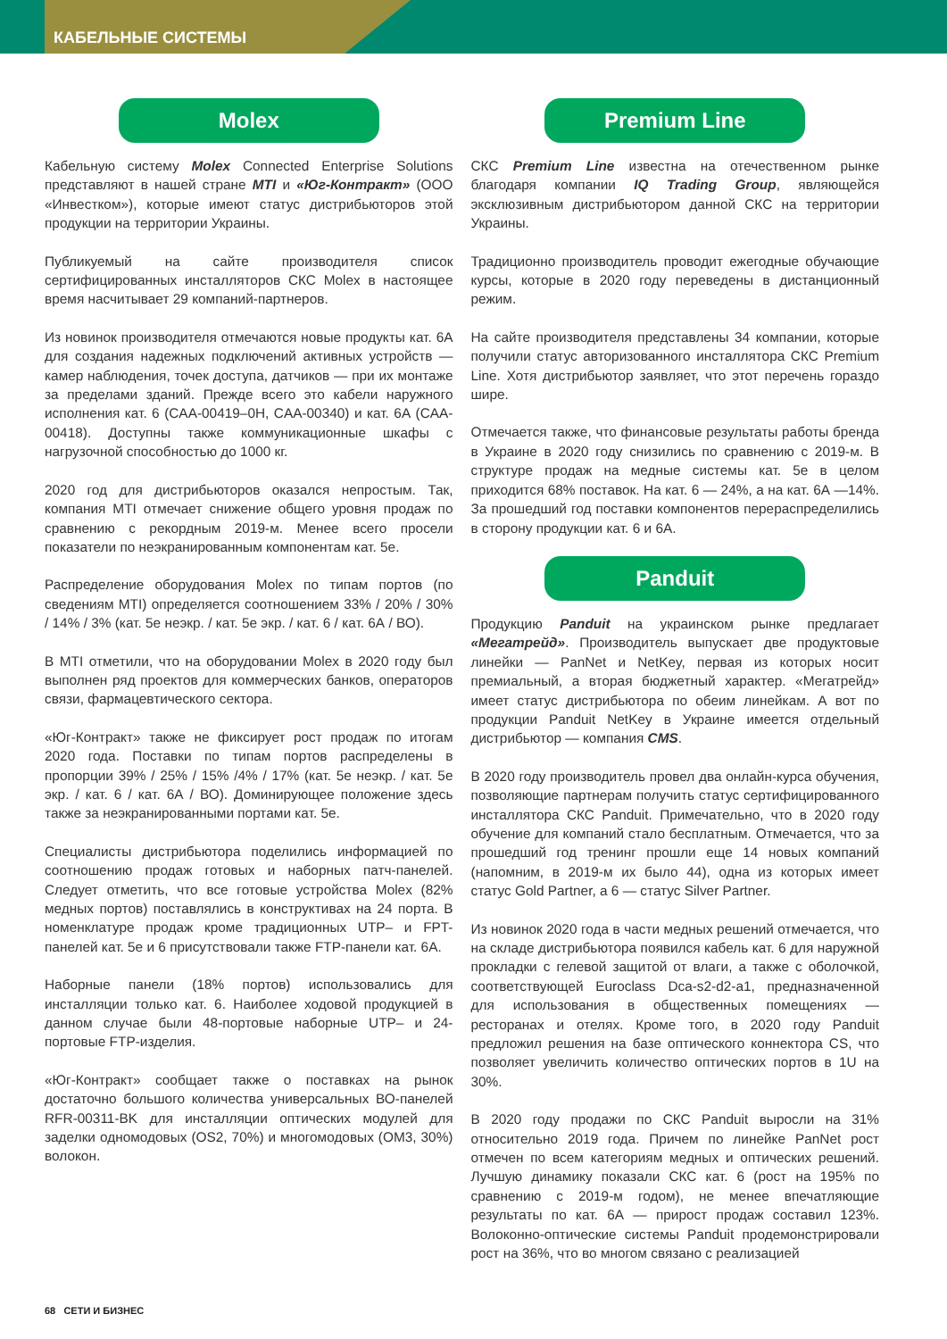КАБЕЛЬНЫЕ СИСТЕМЫ
Molex
Кабельную систему Molex Connected Enterprise Solutions представляют в нашей стране MTI и «Юг-Контракт» (ООО «Инвестком»), которые имеют статус дистрибьюторов этой продукции на территории Украины.
Публикуемый на сайте производителя список сертифицированных инсталляторов СКС Molex в настоящее время насчитывает 29 компаний-партнеров.
Из новинок производителя отмечаются новые продукты кат. 6А для создания надежных подключений активных устройств — камер наблюдения, точек доступа, датчиков — при их монтаже за пределами зданий. Прежде всего это кабели наружного исполнения кат. 6 (CAA-00419–0H, CAA-00340) и кат. 6А (CAA-00418). Доступны также коммуникационные шкафы с нагрузочной способностью до 1000 кг.
2020 год для дистрибьюторов оказался непростым. Так, компания MTI отмечает снижение общего уровня продаж по сравнению с рекордным 2019-м. Менее всего просели показатели по неэкранированным компонентам кат. 5е.
Распределение оборудования Molex по типам портов (по сведениям MTI) определяется соотношением 33% / 20% / 30% / 14% / 3% (кат. 5е неэкр. / кат. 5е экр. / кат. 6 / кат. 6А / ВО).
В MTI отметили, что на оборудовании Molex в 2020 году был выполнен ряд проектов для коммерческих банков, операторов связи, фармацевтического сектора.
«Юг-Контракт» также не фиксирует рост продаж по итогам 2020 года. Поставки по типам портов распределены в пропорции 39% / 25% / 15% /4% / 17% (кат. 5е неэкр. / кат. 5е экр. / кат. 6 / кат. 6А / ВО). Доминирующее положение здесь также за неэкранированными портами кат. 5е.
Специалисты дистрибьютора поделились информацией по соотношению продаж готовых и наборных патч-панелей. Следует отметить, что все готовые устройства Molex (82% медных портов) поставлялись в конструктивах на 24 порта. В номенклатуре продаж кроме традиционных UTP– и FPT-панелей кат. 5е и 6 присутствовали также FTP-панели кат. 6А.
Наборные панели (18% портов) использовались для инсталляции только кат. 6. Наиболее ходовой продукцией в данном случае были 48-портовые наборные UTP– и 24-портовые FTP-изделия.
«Юг-Контракт» сообщает также о поставках на рынок достаточно большого количества универсальных ВО-панелей RFR-00311-BK для инсталляции оптических модулей для заделки одномодовых (OS2, 70%) и многомодовых (OM3, 30%) волокон.
Premium Line
СКС Premium Line известна на отечественном рынке благодаря компании IQ Trading Group, являющейся эксклюзивным дистрибьютором данной СКС на территории Украины.
Традиционно производитель проводит ежегодные обучающие курсы, которые в 2020 году переведены в дистанционный режим.
На сайте производителя представлены 34 компании, которые получили статус авторизованного инсталлятора СКС Premium Line. Хотя дистрибьютор заявляет, что этот перечень гораздо шире.
Отмечается также, что финансовые результаты работы бренда в Украине в 2020 году снизились по сравнению с 2019-м. В структуре продаж на медные системы кат. 5е в целом приходится 68% поставок. На кат. 6 — 24%, а на кат. 6А —14%. За прошедший год поставки компонентов перераспределились в сторону продукции кат. 6 и 6А.
Panduit
Продукцию Panduit на украинском рынке предлагает «Мегатрейд». Производитель выпускает две продуктовые линейки — PanNet и NetKey, первая из которых носит премиальный, а вторая бюджетный характер. «Мегатрейд» имеет статус дистрибьютора по обеим линейкам. А вот по продукции Panduit NetKey в Украине имеется отдельный дистрибьютор — компания CMS.
В 2020 году производитель провел два онлайн-курса обучения, позволяющие партнерам получить статус сертифицированного инсталлятора СКС Panduit. Примечательно, что в 2020 году обучение для компаний стало бесплатным. Отмечается, что за прошедший год тренинг прошли еще 14 новых компаний (напомним, в 2019-м их было 44), одна из которых имеет статус Gold Partner, а 6 — статус Silver Partner.
Из новинок 2020 года в части медных решений отмечается, что на складе дистрибьютора появился кабель кат. 6 для наружной прокладки с гелевой защитой от влаги, а также с оболочкой, соответствующей Euroclass Dca-s2-d2-a1, предназначенной для использования в общественных помещениях — ресторанах и отелях. Кроме того, в 2020 году Panduit предложил решения на базе оптического коннектора CS, что позволяет увеличить количество оптических портов в 1U на 30%.
В 2020 году продажи по СКС Panduit выросли на 31% относительно 2019 года. Причем по линейке PanNet рост отмечен по всем категориям медных и оптических решений. Лучшую динамику показали СКС кат. 6 (рост на 195% по сравнению с 2019-м годом), не менее впечатляющие результаты по кат. 6А — прирост продаж составил 123%. Волоконно-оптические системы Panduit продемонстрировали рост на 36%, что во многом связано с реализацией
68 СЕТИ И БИЗНЕС